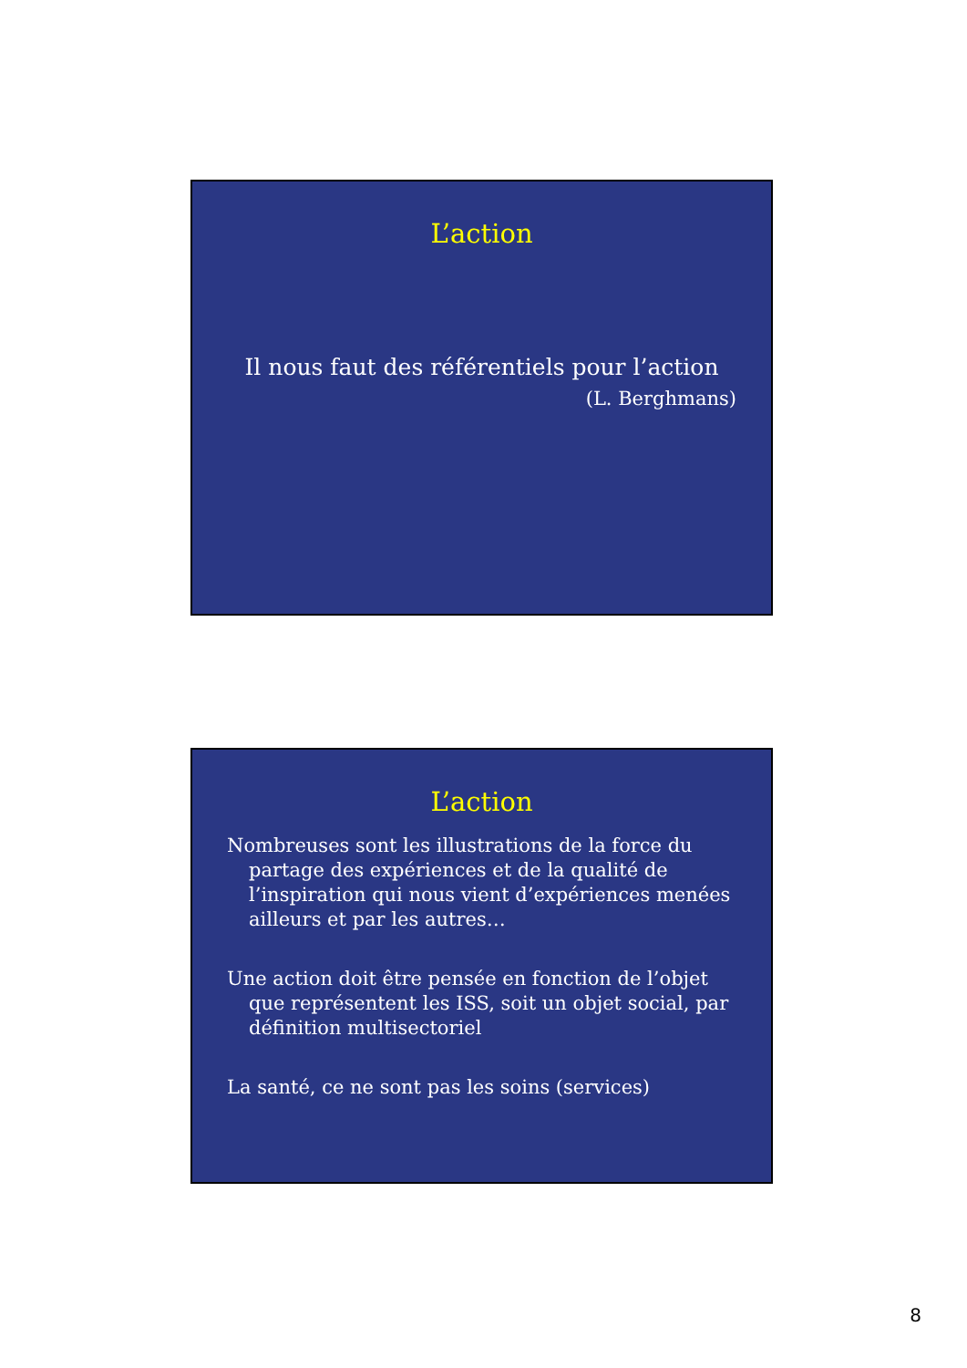L’action
Il nous faut des référentiels pour l’action
(L. Berghmans)
L’action
Nombreuses sont les illustrations de la force du partage des expériences et de la qualité de l’inspiration qui nous vient d’expériences menées ailleurs et par les autres…
Une action doit être pensée en fonction de l’objet que représentent les ISS, soit un objet social, par définition multisectoriel
La santé, ce ne sont pas les soins (services)
8